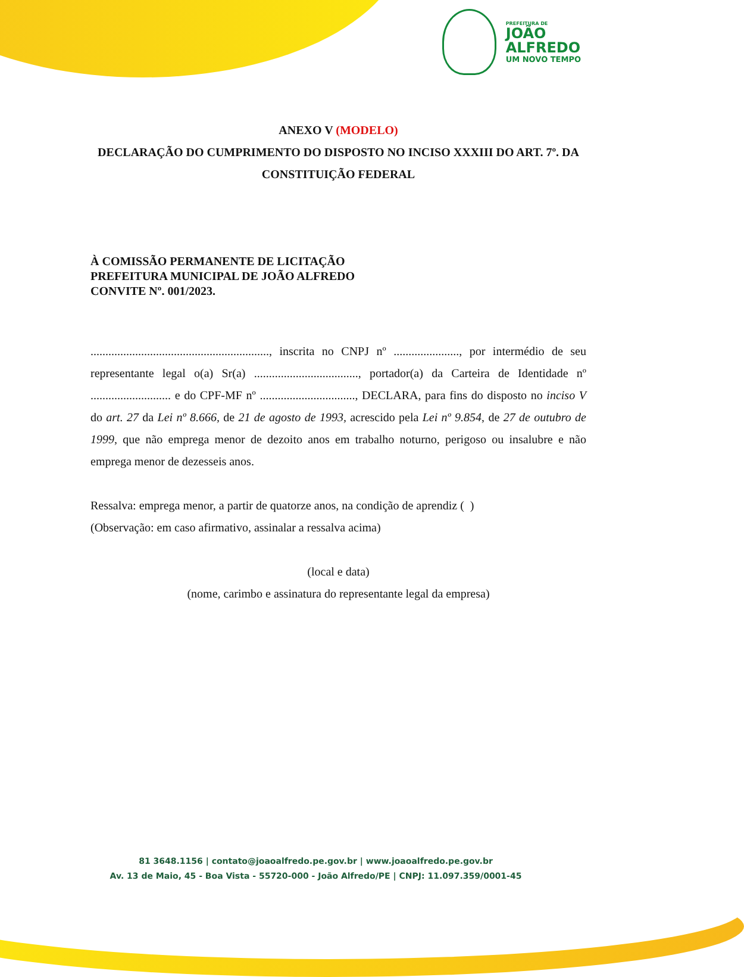PREFEITURA DE
JOÃO
ALFREDO
UM NOVO TEMPO
ANEXO V (MODELO)
DECLARAÇÃO DO CUMPRIMENTO DO DISPOSTO NO INCISO XXXIII DO ART. 7º. DA CONSTITUIÇÃO FEDERAL
À COMISSÃO PERMANENTE DE LICITAÇÃO
PREFEITURA MUNICIPAL DE JOÃO ALFREDO
CONVITE Nº. 001/2023.
............................................................, inscrita no CNPJ nº ......................, por intermédio de seu representante legal o(a) Sr(a) ..................................., portador(a) da Carteira de Identidade nº ........................... e do CPF-MF nº ................................, DECLARA, para fins do disposto no inciso V do art. 27 da Lei nº 8.666, de 21 de agosto de 1993, acrescido pela Lei nº 9.854, de 27 de outubro de 1999, que não emprega menor de dezoito anos em trabalho noturno, perigoso ou insalubre e não emprega menor de dezesseis anos.
Ressalva: emprega menor, a partir de quatorze anos, na condição de aprendiz ( )
(Observação: em caso afirmativo, assinalar a ressalva acima)
(local e data)
(nome, carimbo e assinatura do representante legal da empresa)
81 3648.1156 | contato@joaoalfredo.pe.gov.br | www.joaoalfredo.pe.gov.br
Av. 13 de Maio, 45 - Boa Vista - 55720-000 - João Alfredo/PE | CNPJ: 11.097.359/0001-45